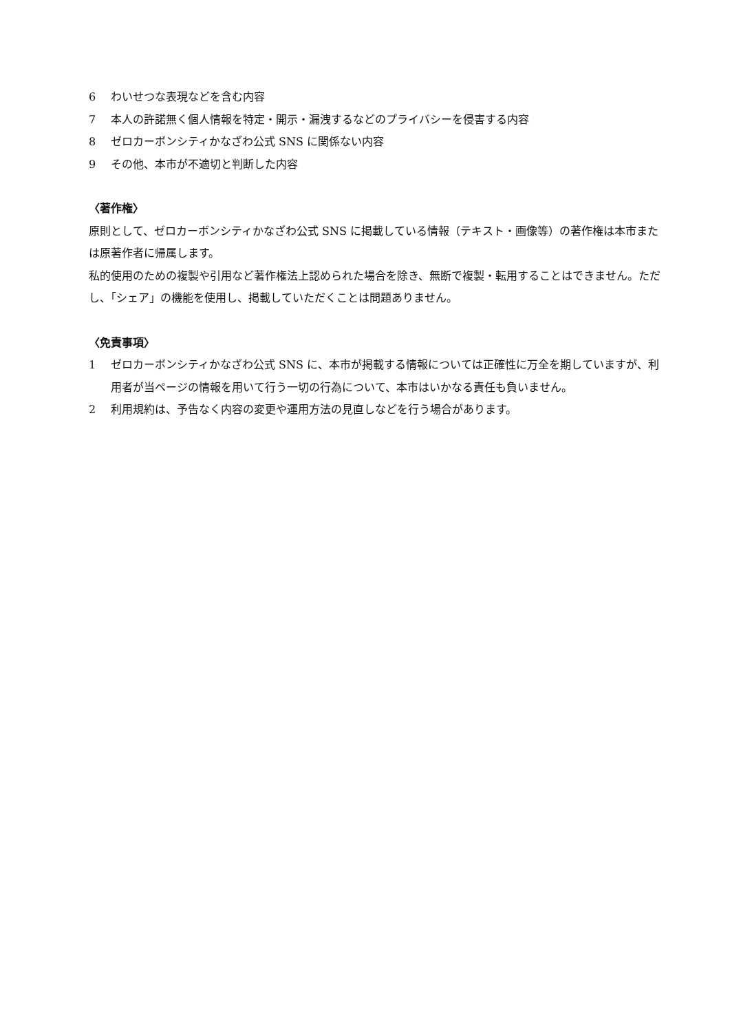6 わいせつな表現などを含む内容
7 本人の許諾無く個人情報を特定・開示・漏洩するなどのプライバシーを侵害する内容
8 ゼロカーボンシティかなざわ公式 SNS に関係ない内容
9 その他、本市が不適切と判断した内容
〈著作権〉
原則として、ゼロカーボンシティかなざわ公式 SNS に掲載している情報（テキスト・画像等）の著作権は本市または原著作者に帰属します。
私的使用のための複製や引用など著作権法上認められた場合を除き、無断で複製・転用することはできません。ただし、「シェア」の機能を使用し、掲載していただくことは問題ありません。
〈免責事項〉
1 ゼロカーボンシティかなざわ公式 SNS に、本市が掲載する情報については正確性に万全を期していますが、利用者が当ページの情報を用いて行う一切の行為について、本市はいかなる責任も負いません。
2 利用規約は、予告なく内容の変更や運用方法の見直しなどを行う場合があります。